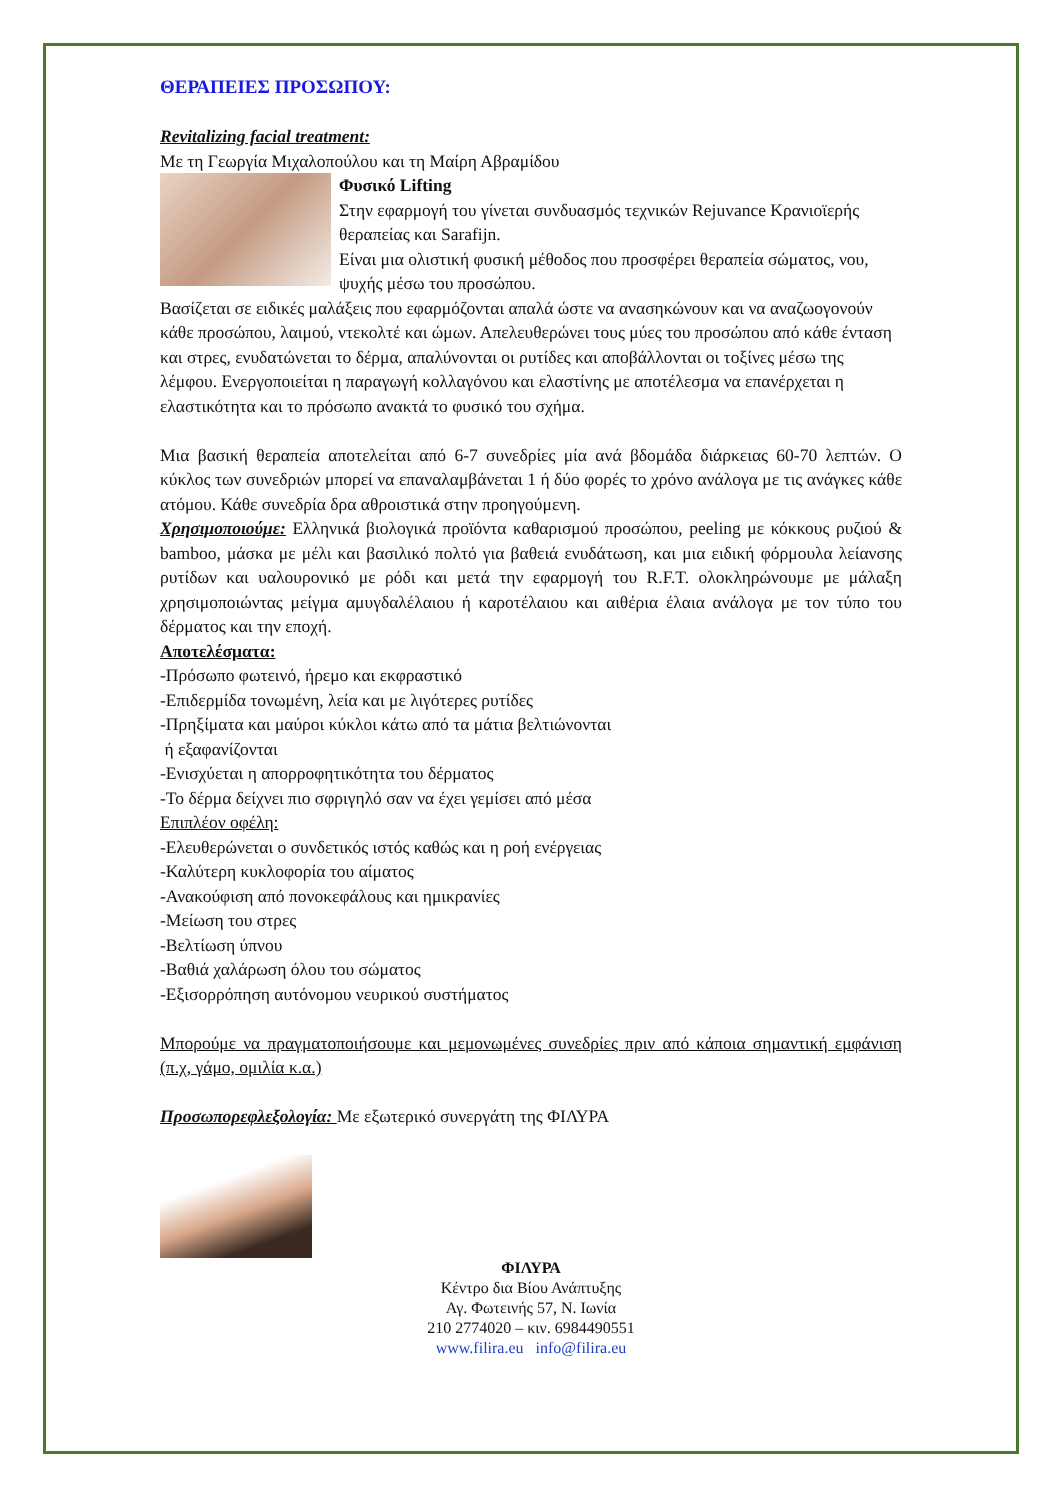ΘΕΡΑΠΕΙΕΣ ΠΡΟΣΩΠΟΥ:
Revitalizing facial treatment:
Με τη Γεωργία Μιχαλοπούλου και τη Μαίρη Αβραμίδου
Φυσικό Lifting
Στην εφαρμογή του γίνεται συνδυασμός τεχνικών Rejuvance Κρανιοϊερής θεραπείας και Sarafijn.
Είναι μια ολιστική φυσική μέθοδος που προσφέρει θεραπεία σώματος, νου, ψυχής μέσω του προσώπου.
Βασίζεται σε ειδικές μαλάξεις που εφαρμόζονται απαλά ώστε να ανασηκώνουν και να αναζωογονούν κάθε προσώπου, λαιμού, ντεκολτέ και ώμων. Απελευθερώνει τους μύες του προσώπου από κάθε ένταση και στρες, ενυδατώνεται το δέρμα, απαλύνονται οι ρυτίδες και αποβάλλονται οι τοξίνες μέσω της λέμφου. Ενεργοποιείται η παραγωγή κολλαγόνου και ελαστίνης με αποτέλεσμα να επανέρχεται η ελαστικότητα και το πρόσωπο ανακτά το φυσικό του σχήμα.
Μια βασική θεραπεία αποτελείται από 6-7 συνεδρίες μία ανά βδομάδα διάρκειας 60-70 λεπτών. Ο κύκλος των συνεδριών μπορεί να επαναλαμβάνεται 1 ή δύο φορές το χρόνο ανάλογα με τις ανάγκες κάθε ατόμου. Κάθε συνεδρία δρα αθροιστικά στην προηγούμενη.
Χρησιμοποιούμε: Ελληνικά βιολογικά προϊόντα καθαρισμού προσώπου, peeling με κόκκους ρυζιού & bamboo, μάσκα με μέλι και βασιλικό πολτό για βαθειά ενυδάτωση, και μια ειδική φόρμουλα λείανσης ρυτίδων και υαλουρονικό με ρόδι και μετά την εφαρμογή του R.F.T. ολοκληρώνουμε με μάλαξη χρησιμοποιώντας μείγμα αμυγδαλέλαιου ή καροτέλαιου και αιθέρια έλαια ανάλογα με τον τύπο του δέρματος και την εποχή.
Αποτελέσματα:
-Πρόσωπο φωτεινό, ήρεμο και εκφραστικό
-Επιδερμίδα τονωμένη, λεία και με λιγότερες ρυτίδες
-Πρηξίματα και μαύροι κύκλοι κάτω από τα μάτια βελτιώνονται
ή εξαφανίζονται
-Ενισχύεται η απορροφητικότητα του δέρματος
-Το δέρμα δείχνει πιο σφριγηλό σαν να έχει γεμίσει από μέσα
Επιπλέον οφέλη:
-Ελευθερώνεται ο συνδετικός ιστός καθώς και η ροή ενέργειας
-Καλύτερη κυκλοφορία του αίματος
-Ανακούφιση από πονοκεφάλους και ημικρανίες
-Μείωση του στρες
-Βελτίωση ύπνου
-Βαθιά χαλάρωση όλου του σώματος
-Εξισορρόπηση αυτόνομου νευρικού συστήματος
Μπορούμε να πραγματοποιήσουμε και μεμονωμένες συνεδρίες πριν από κάποια σημαντική εμφάνιση (π.χ, γάμο, ομιλία κ.α.)
Προσωπορεφλεξολογία: Με εξωτερικό συνεργάτη της ΦΙΛΥΡΑ
ΦΙΛΥΡΑ
Κέντρο δια Βίου Ανάπτυξης
Αγ. Φωτεινής 57, Ν. Ιωνία
210 2774020 – κιν. 6984490551
www.filira.eu info@filira.eu